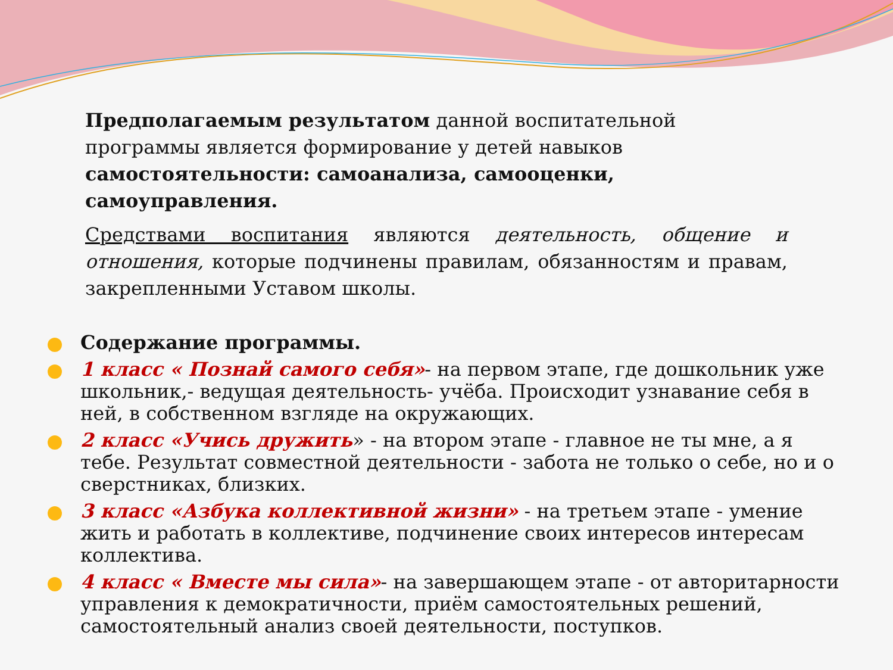Предполагаемым результатом данной воспитательной программы является формирование у детей навыков самостоятельности: самоанализа, самооценки, самоуправления.
Средствами воспитания являются деятельность, общение и отношения, которые подчинены правилам, обязанностям и правам, закрепленными Уставом школы.
Содержание программы.
1 класс « Познай самого себя»- на первом этапе, где дошкольник уже школьник,- ведущая деятельность- учёба. Происходит узнавание себя в ней, в собственном взгляде на окружающих.
2 класс «Учись дружить» - на втором этапе - главное не ты мне, а я тебе. Результат совместной деятельности - забота не только о себе, но и о сверстниках, близких.
3 класс «Азбука коллективной жизни» - на третьем этапе - умение жить и работать в коллективе, подчинение своих интересов интересам коллектива.
4 класс « Вместе мы сила»- на завершающем этапе - от авторитарности управления к демократичности, приём самостоятельных решений, самостоятельный анализ своей деятельности, поступков.